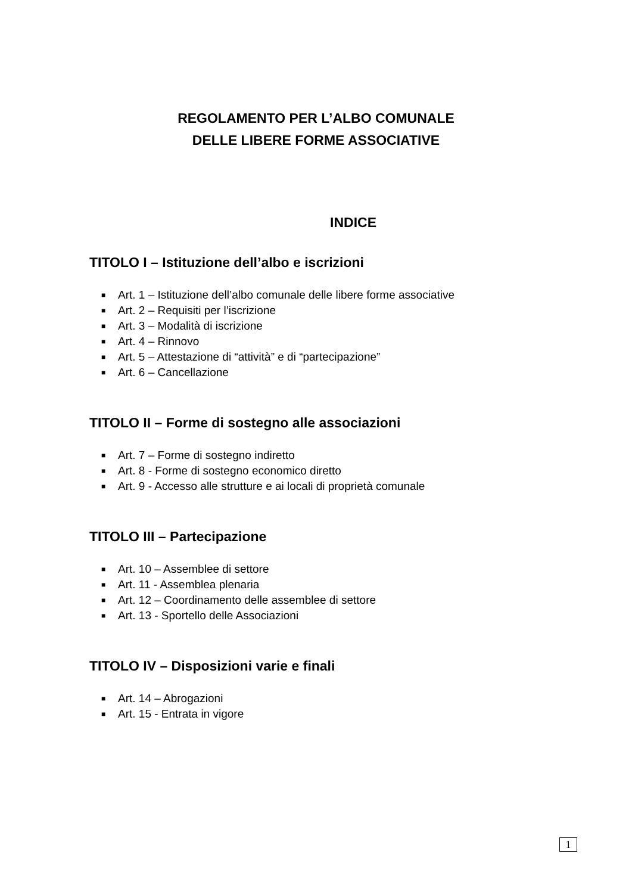REGOLAMENTO PER L’ALBO COMUNALE
DELLE LIBERE FORME ASSOCIATIVE
INDICE
TITOLO I – Istituzione dell’albo e iscrizioni
■ Art. 1 – Istituzione dell’albo comunale delle libere forme associative
■ Art. 2 – Requisiti per l’iscrizione
■ Art. 3 – Modalità di iscrizione
■ Art. 4 – Rinnovo
■ Art. 5 – Attestazione di “attività” e di “partecipazione”
■ Art. 6 – Cancellazione
TITOLO II – Forme di sostegno alle associazioni
■ Art. 7 – Forme di sostegno indiretto
■ Art. 8 - Forme di sostegno economico diretto
■ Art. 9 - Accesso alle strutture e ai locali di proprietà comunale
TITOLO III – Partecipazione
■ Art. 10 – Assemblee di settore
■ Art. 11 - Assemblea plenaria
■ Art. 12 – Coordinamento delle assemblee di settore
■ Art. 13 - Sportello delle Associazioni
TITOLO IV – Disposizioni varie e finali
■ Art. 14 – Abrogazioni
■ Art. 15 - Entrata in vigore
1